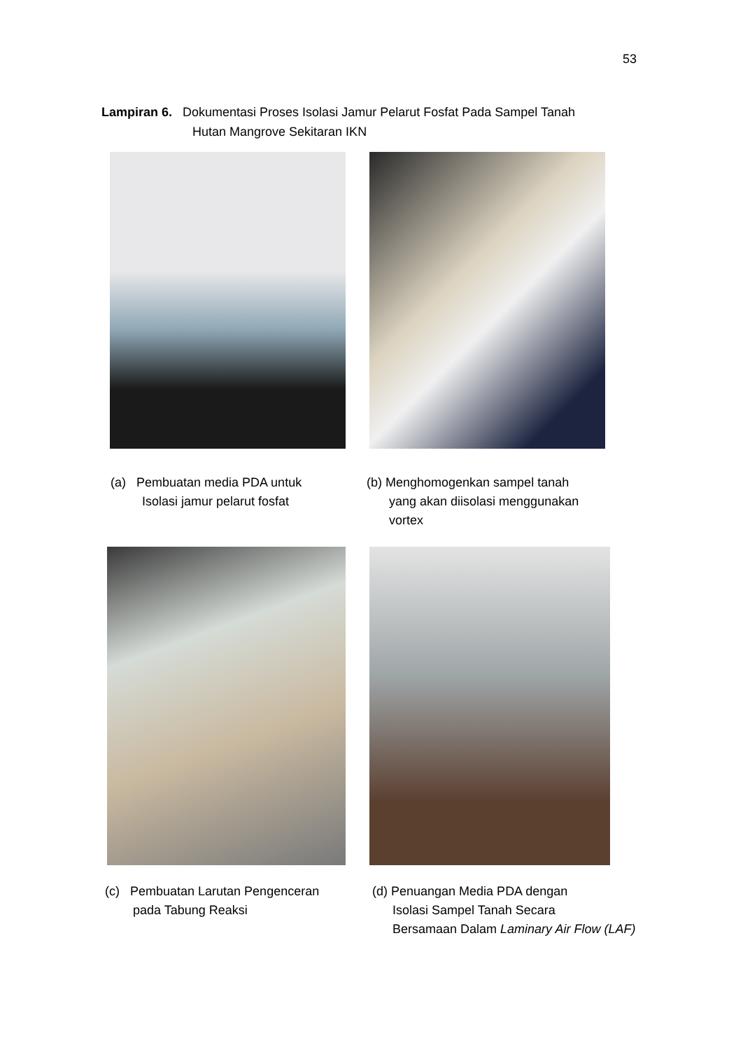53
Lampiran 6. Dokumentasi Proses Isolasi Jamur Pelarut Fosfat Pada Sampel Tanah
Hutan Mangrove Sekitaran IKN
(a) Pembuatan media PDA untuk
Isolasi jamur pelarut fosfat
(b) Menghomogenkan sampel tanah
yang akan diisolasi menggunakan
vortex
(c) Pembuatan Larutan Pengenceran
pada Tabung Reaksi
(d) Penuangan Media PDA dengan
Isolasi Sampel Tanah Secara
Bersamaan Dalam Laminary Air Flow (LAF)